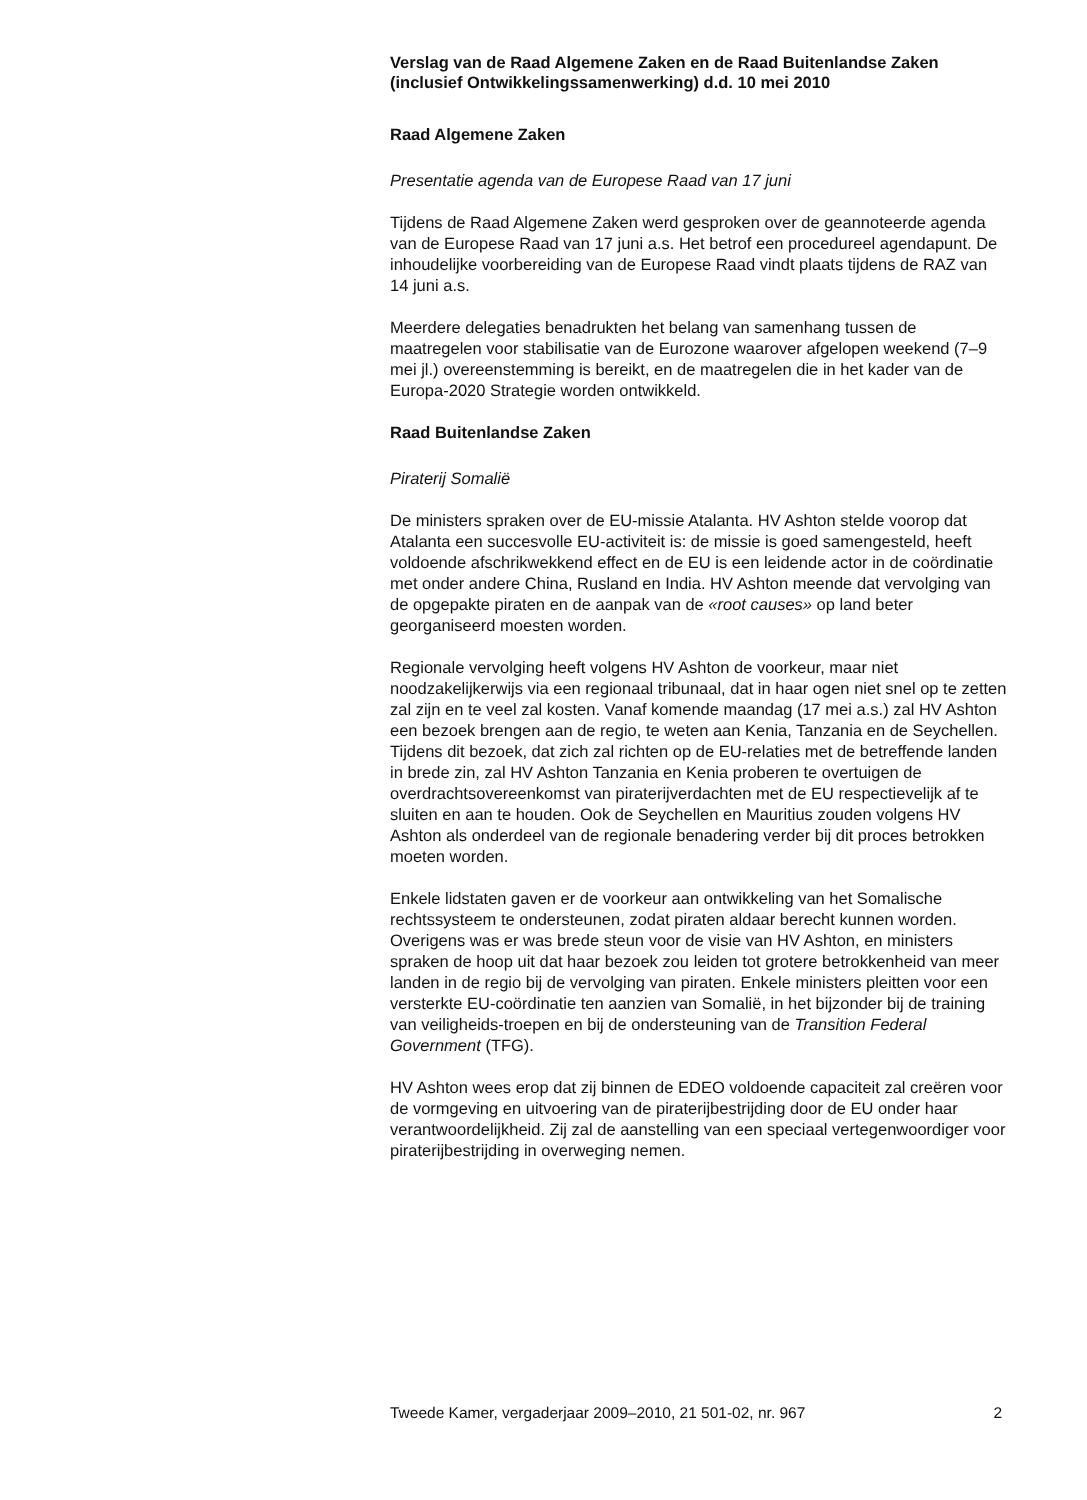Verslag van de Raad Algemene Zaken en de Raad Buitenlandse Zaken (inclusief Ontwikkelingssamenwerking) d.d. 10 mei 2010
Raad Algemene Zaken
Presentatie agenda van de Europese Raad van 17 juni
Tijdens de Raad Algemene Zaken werd gesproken over de geannoteerde agenda van de Europese Raad van 17 juni a.s. Het betrof een procedureel agendapunt. De inhoudelijke voorbereiding van de Europese Raad vindt plaats tijdens de RAZ van 14 juni a.s.
Meerdere delegaties benadrukten het belang van samenhang tussen de maatregelen voor stabilisatie van de Eurozone waarover afgelopen weekend (7–9 mei jl.) overeenstemming is bereikt, en de maatregelen die in het kader van de Europa-2020 Strategie worden ontwikkeld.
Raad Buitenlandse Zaken
Piraterij Somalië
De ministers spraken over de EU-missie Atalanta. HV Ashton stelde voorop dat Atalanta een succesvolle EU-activiteit is: de missie is goed samengesteld, heeft voldoende afschrikwekkend effect en de EU is een leidende actor in de coördinatie met onder andere China, Rusland en India. HV Ashton meende dat vervolging van de opgepakte piraten en de aanpak van de «root causes» op land beter georganiseerd moesten worden.
Regionale vervolging heeft volgens HV Ashton de voorkeur, maar niet noodzakelijkerwijs via een regionaal tribunaal, dat in haar ogen niet snel op te zetten zal zijn en te veel zal kosten. Vanaf komende maandag (17 mei a.s.) zal HV Ashton een bezoek brengen aan de regio, te weten aan Kenia, Tanzania en de Seychellen. Tijdens dit bezoek, dat zich zal richten op de EU-relaties met de betreffende landen in brede zin, zal HV Ashton Tanzania en Kenia proberen te overtuigen de overdrachtsovereenkomst van piraterijverdachten met de EU respectievelijk af te sluiten en aan te houden. Ook de Seychellen en Mauritius zouden volgens HV Ashton als onderdeel van de regionale benadering verder bij dit proces betrokken moeten worden.
Enkele lidstaten gaven er de voorkeur aan ontwikkeling van het Somalische rechtssysteem te ondersteunen, zodat piraten aldaar berecht kunnen worden. Overigens was er was brede steun voor de visie van HV Ashton, en ministers spraken de hoop uit dat haar bezoek zou leiden tot grotere betrokkenheid van meer landen in de regio bij de vervolging van piraten. Enkele ministers pleitten voor een versterkte EU-coördinatie ten aanzien van Somalië, in het bijzonder bij de training van veiligheids-troepen en bij de ondersteuning van de Transition Federal Government (TFG).
HV Ashton wees erop dat zij binnen de EDEO voldoende capaciteit zal creëren voor de vormgeving en uitvoering van de piraterijbestrijding door de EU onder haar verantwoordelijkheid. Zij zal de aanstelling van een speciaal vertegenwoordiger voor piraterijbestrijding in overweging nemen.
Tweede Kamer, vergaderjaar 2009–2010, 21 501-02, nr. 967 2